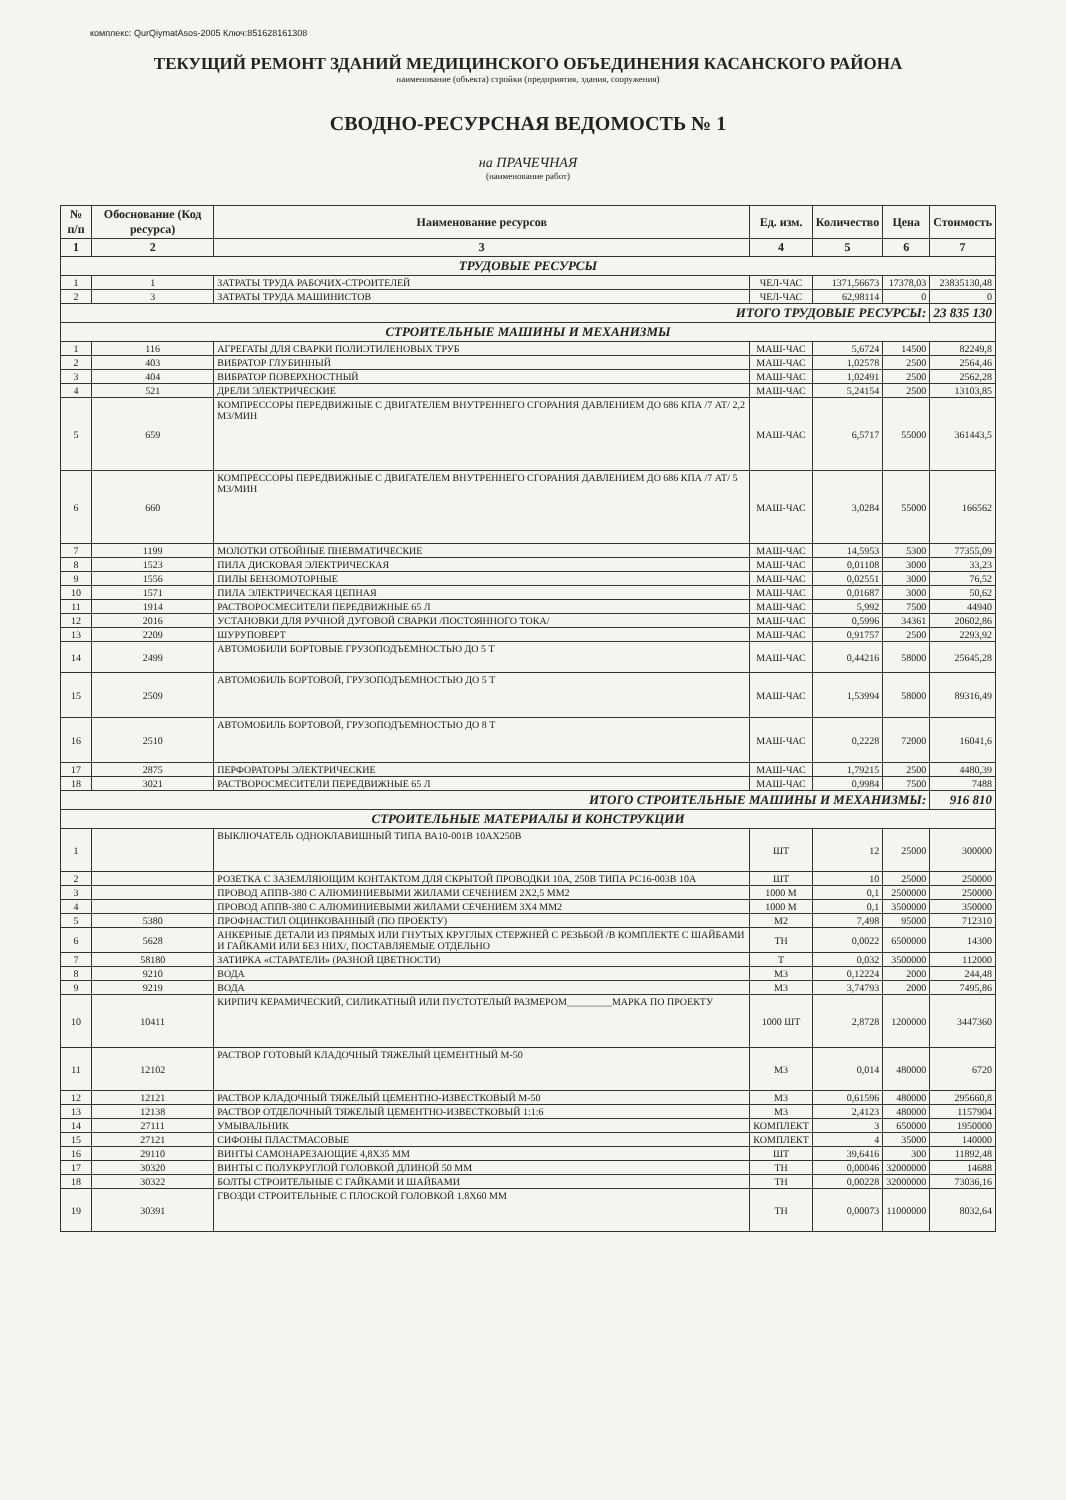комплекс: QurQiymatAsos-2005 Ключ:851628161308
ТЕКУЩИЙ РЕМОНТ ЗДАНИЙ МЕДИЦИНСКОГО ОБЪЕДИНЕНИЯ КАСАНСКОГО РАЙОНА
наименование (объекта) стройки (предприятия, здания, сооружения)
СВОДНО-РЕСУРСНАЯ ВЕДОМОСТЬ № 1
на ПРАЧЕЧНАЯ
(наименование работ)
| № п/п | Обоснование (Код ресурса) | Наименование ресурсов | Ед. изм. | Количество | Цена | Стоимость |
| --- | --- | --- | --- | --- | --- | --- |
| 1 | 2 | 3 | 4 | 5 | 6 | 7 |
| ТРУДОВЫЕ РЕСУРСЫ | | | | | | |
| 1 | 1 | ЗАТРАТЫ ТРУДА РАБОЧИХ-СТРОИТЕЛЕЙ | ЧЕЛ-ЧАС | 1371,56673 | 17378,03 | 23835130,48 |
| 2 | 3 | ЗАТРАТЫ ТРУДА МАШИНИСТОВ | ЧЕЛ-ЧАС | 62,98114 | 0 | 0 |
| ИТОГО ТРУДОВЫЕ РЕСУРСЫ: | | | | | | 23 835 130 |
| СТРОИТЕЛЬНЫЕ МАШИНЫ И МЕХАНИЗМЫ | | | | | | |
| 1 | 116 | АГРЕГАТЫ ДЛЯ СВАРКИ ПОЛИЭТИЛЕНОВЫХ ТРУБ | МАШ-ЧАС | 5,6724 | 14500 | 82249,8 |
| 2 | 403 | ВИБРАТОР ГЛУБИННЫЙ | МАШ-ЧАС | 1,02578 | 2500 | 2564,46 |
| 3 | 404 | ВИБРАТОР ПОВЕРХНОСТНЫЙ | МАШ-ЧАС | 1,02491 | 2500 | 2562,28 |
| 4 | 521 | ДРЕЛИ ЭЛЕКТРИЧЕСКИЕ | МАШ-ЧАС | 5,24154 | 2500 | 13103,85 |
| 5 | 659 | КОМПРЕССОРЫ ПЕРЕДВИЖНЫЕ С ДВИГАТЕЛЕМ ВНУТРЕННЕГО СГОРАНИЯ ДАВЛЕНИЕМ ДО 686 КПА /7 АТ/ 2,2 М3/МИН | МАШ-ЧАС | 6,5717 | 55000 | 361443,5 |
| 6 | 660 | КОМПРЕССОРЫ ПЕРЕДВИЖНЫЕ С ДВИГАТЕЛЕМ ВНУТРЕННЕГО СГОРАНИЯ ДАВЛЕНИЕМ ДО 686 КПА /7 АТ/ 5 М3/МИН | МАШ-ЧАС | 3,0284 | 55000 | 166562 |
| 7 | 1199 | МОЛОТКИ ОТБОЙНЫЕ ПНЕВМАТИЧЕСКИЕ | МАШ-ЧАС | 14,5953 | 5300 | 77355,09 |
| 8 | 1523 | ПИЛА ДИСКОВАЯ ЭЛЕКТРИЧЕСКАЯ | МАШ-ЧАС | 0,01108 | 3000 | 33,23 |
| 9 | 1556 | ПИЛЫ БЕНЗОМОТОРНЫЕ | МАШ-ЧАС | 0,02551 | 3000 | 76,52 |
| 10 | 1571 | ПИЛА ЭЛЕКТРИЧЕСКАЯ ЦЕПНАЯ | МАШ-ЧАС | 0,01687 | 3000 | 50,62 |
| 11 | 1914 | РАСТВОРОСМЕСИТЕЛИ ПЕРЕДВИЖНЫЕ 65 Л | МАШ-ЧАС | 5,992 | 7500 | 44940 |
| 12 | 2016 | УСТАНОВКИ ДЛЯ РУЧНОЙ ДУГОВОЙ СВАРКИ /ПОСТОЯННОГО ТОКА/ | МАШ-ЧАС | 0,5996 | 34361 | 20602,86 |
| 13 | 2209 | ШУРУПОВЕРТ | МАШ-ЧАС | 0,91757 | 2500 | 2293,92 |
| 14 | 2499 | АВТОМОБИЛИ БОРТОВЫЕ ГРУЗОПОДЪЕМНОСТЬЮ ДО 5 Т | МАШ-ЧАС | 0,44216 | 58000 | 25645,28 |
| 15 | 2509 | АВТОМОБИЛЬ БОРТОВОЙ, ГРУЗОПОДЪЕМНОСТЬЮ ДО 5 Т | МАШ-ЧАС | 1,53994 | 58000 | 89316,49 |
| 16 | 2510 | АВТОМОБИЛЬ БОРТОВОЙ, ГРУЗОПОДЪЕМНОСТЬЮ ДО 8 Т | МАШ-ЧАС | 0,2228 | 72000 | 16041,6 |
| 17 | 2875 | ПЕРФОРАТОРЫ ЭЛЕКТРИЧЕСКИЕ | МАШ-ЧАС | 1,79215 | 2500 | 4480,39 |
| 18 | 3021 | РАСТВОРОСМЕСИТЕЛИ ПЕРЕДВИЖНЫЕ 65 Л | МАШ-ЧАС | 0,9984 | 7500 | 7488 |
| ИТОГО СТРОИТЕЛЬНЫЕ МАШИНЫ И МЕХАНИЗМЫ: | | | | | | 916 810 |
| СТРОИТЕЛЬНЫЕ МАТЕРИАЛЫ И КОНСТРУКЦИИ | | | | | | |
| 1 | | ВЫКЛЮЧАТЕЛЬ ОДНОКЛАВИШНЫЙ ТИПА ВА10-001В 10АХ250В | ШТ | 12 | 25000 | 300000 |
| 2 | | РОЗЕТКА С ЗАЗЕМЛЯЮЩИМ КОНТАКТОМ ДЛЯ СКРЫТОЙ ПРОВОДКИ 10А, 250В ТИПА РС16-003В 10А | ШТ | 10 | 25000 | 250000 |
| 3 | | ПРОВОД АППВ-380 С АЛЮМИНИЕВЫМИ ЖИЛАМИ СЕЧЕНИЕМ 2Х2,5 ММ2 | 1000 М | 0,1 | 2500000 | 250000 |
| 4 | | ПРОВОД АППВ-380 С АЛЮМИНИЕВЫМИ ЖИЛАМИ СЕЧЕНИЕМ 3Х4 ММ2 | 1000 М | 0,1 | 3500000 | 350000 |
| 5 | 5380 | ПРОФНАСТИЛ ОЦИНКОВАННЫЙ (ПО ПРОЕКТУ) | М2 | 7,498 | 95000 | 712310 |
| 6 | 5628 | АНКЕРНЫЕ ДЕТАЛИ ИЗ ПРЯМЫХ ИЛИ ГНУТЫХ КРУГЛЫХ СТЕРЖНЕЙ С РЕЗЬБОЙ /В КОМПЛЕКТЕ С ШАЙБАМИ И ГАЙКАМИ ИЛИ БЕЗ НИХ/, ПОСТАВЛЯЕМЫЕ ОТДЕЛЬНО | ТН | 0,0022 | 6500000 | 14300 |
| 7 | 58180 | ЗАТИРКА «СТАРАТЕЛИ» (РАЗНОЙ ЦВЕТНОСТИ) | Т | 0,032 | 3500000 | 112000 |
| 8 | 9210 | ВОДА | М3 | 0,12224 | 2000 | 244,48 |
| 9 | 9219 | ВОДА | М3 | 3,74793 | 2000 | 7495,86 |
| 10 | 10411 | КИРПИЧ КЕРАМИЧЕСКИЙ, СИЛИКАТНЫЙ ИЛИ ПУСТОТЕЛЫЙ РАЗМЕРОМ_________МАРКА ПО ПРОЕКТУ | 1000 ШТ | 2,8728 | 1200000 | 3447360 |
| 11 | 12102 | РАСТВОР ГОТОВЫЙ КЛАДОЧНЫЙ ТЯЖЕЛЫЙ ЦЕМЕНТНЫЙ М-50 | М3 | 0,014 | 480000 | 6720 |
| 12 | 12121 | РАСТВОР КЛАДОЧНЫЙ ТЯЖЕЛЫЙ ЦЕМЕНТНО-ИЗВЕСТКОВЫЙ М-50 | М3 | 0,61596 | 480000 | 295660,8 |
| 13 | 12138 | РАСТВОР ОТДЕЛОЧНЫЙ ТЯЖЕЛЫЙ ЦЕМЕНТНО-ИЗВЕСТКОВЫЙ 1:1:6 | М3 | 2,4123 | 480000 | 1157904 |
| 14 | 27111 | УМЫВАЛЬНИК | КОМПЛЕКТ | 3 | 650000 | 1950000 |
| 15 | 27121 | СИФОНЫ ПЛАСТМАСОВЫЕ | КОМПЛЕКТ | 4 | 35000 | 140000 |
| 16 | 29110 | ВИНТЫ САМОНАРЕЗАЮЩИЕ 4,8Х35 ММ | ШТ | 39,6416 | 300 | 11892,48 |
| 17 | 30320 | ВИНТЫ С ПОЛУКРУГЛОЙ ГОЛОВКОЙ ДЛИНОЙ 50 ММ | ТН | 0,00046 | 32000000 | 14688 |
| 18 | 30322 | БОЛТЫ СТРОИТЕЛЬНЫЕ С ГАЙКАМИ И ШАЙБАМИ | ТН | 0,00228 | 32000000 | 73036,16 |
| 19 | 30391 | ГВОЗДИ СТРОИТЕЛЬНЫЕ С ПЛОСКОЙ ГОЛОВКОЙ 1.8Х60 ММ | ТН | 0,00073 | 11000000 | 8032,64 |